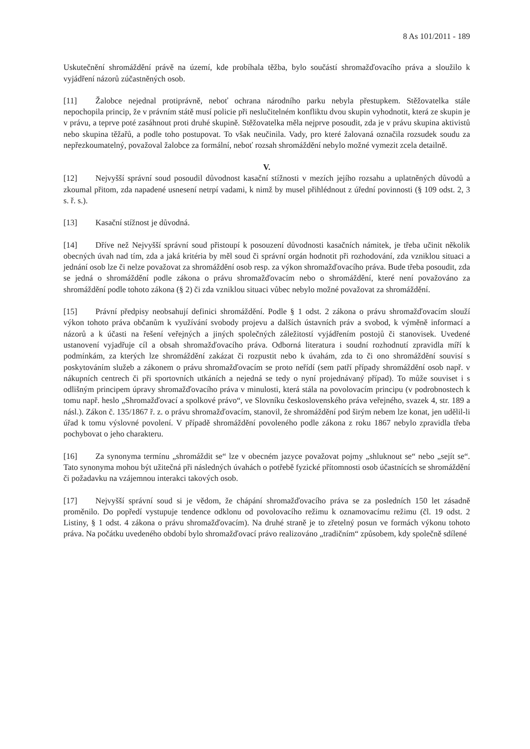8 As 101/2011 - 189
Uskutečnění shromáždění právě na území, kde probíhala těžba, bylo součástí shromažďovacího práva a sloužilo k vyjádření názorů zúčastněných osob.
[11] Žalobce nejednal protiprávně, neboť ochrana národního parku nebyla přestupkem. Stěžovatelka stále nepochopila princip, že v právním státě musí policie při neslučitelném konfliktu dvou skupin vyhodnotit, která ze skupin je v právu, a teprve poté zasáhnout proti druhé skupině. Stěžovatelka měla nejprve posoudit, zda je v právu skupina aktivistů nebo skupina těžařů, a podle toho postupovat. To však neučinila. Vady, pro které žalovaná označila rozsudek soudu za nepřezkoumatelný, považoval žalobce za formální, neboť rozsah shromáždění nebylo možné vymezit zcela detailně.
V.
[12] Nejvyšší správní soud posoudil důvodnost kasační stížnosti v mezích jejího rozsahu a uplatněných důvodů a zkoumal přitom, zda napadené usnesení netrpí vadami, k nimž by musel přihlédnout z úřední povinnosti (§ 109 odst. 2, 3 s. ř. s.).
[13] Kasační stížnost je důvodná.
[14] Dříve než Nejvyšší správní soud přistoupí k posouzení důvodnosti kasačních námitek, je třeba učinit několik obecných úvah nad tím, zda a jaká kritéria by měl soud či správní orgán hodnotit při rozhodování, zda vzniklou situaci a jednání osob lze či nelze považovat za shromáždění osob resp. za výkon shromažďovacího práva. Bude třeba posoudit, zda se jedná o shromáždění podle zákona o právu shromažďovacím nebo o shromáždění, které není považováno za shromáždění podle tohoto zákona (§ 2) či zda vzniklou situaci vůbec nebylo možné považovat za shromáždění.
[15] Právní předpisy neobsahují definici shromáždění. Podle § 1 odst. 2 zákona o právu shromažďovacím slouží výkon tohoto práva občanům k využívání svobody projevu a dalších ústavních práv a svobod, k výměně informací a názorů a k účasti na řešení veřejných a jiných společných záležitostí vyjádřením postojů či stanovisek. Uvedené ustanovení vyjadřuje cíl a obsah shromažďovacího práva. Odborná literatura i soudní rozhodnutí zpravidla míří k podmínkám, za kterých lze shromáždění zakázat či rozpustit nebo k úvahám, zda to či ono shromáždění souvisí s poskytováním služeb a zákonem o právu shromažďovacím se proto neřídí (sem patří případy shromáždění osob např. v nákupních centrech či při sportovních utkáních a nejedná se tedy o nyní projednávaný případ). To může souviset i s odlišným principem úpravy shromažďovacího práva v minulosti, která stála na povolovacím principu (v podrobnostech k tomu např. heslo „Shromažďovací a spolkové právo“, ve Slovníku československého práva veřejného, svazek 4, str. 189 a násl.). Zákon č. 135/1867 ř. z. o právu shromažďovacím, stanovil, že shromáždění pod širým nebem lze konat, jen udělil-li úřad k tomu výslovné povolení. V případě shromáždění povoleného podle zákona z roku 1867 nebylo zpravidla třeba pochybovat o jeho charakteru.
[16] Za synonyma termínu „shromáždit se“ lze v obecném jazyce považovat pojmy „shluknout se“ nebo „sejít se“. Tato synonyma mohou být užitečná při následných úvahách o potřebě fyzické přítomnosti osob účastnících se shromáždění či požadavku na vzájemnou interakci takových osob.
[17] Nejvyšší správní soud si je vědom, že chápání shromažďovacího práva se za posledních 150 let zásadně proměnilo. Do popředí vystupuje tendence odklonu od povolovacího režimu k oznamovacímu režimu (čl. 19 odst. 2 Listiny, § 1 odst. 4 zákona o právu shromažďovacím). Na druhé straně je to zřetelný posun ve formách výkonu tohoto práva. Na počátku uvedeného období bylo shromažďovací právo realizováno „tradičním“ způsobem, kdy společně sdílené